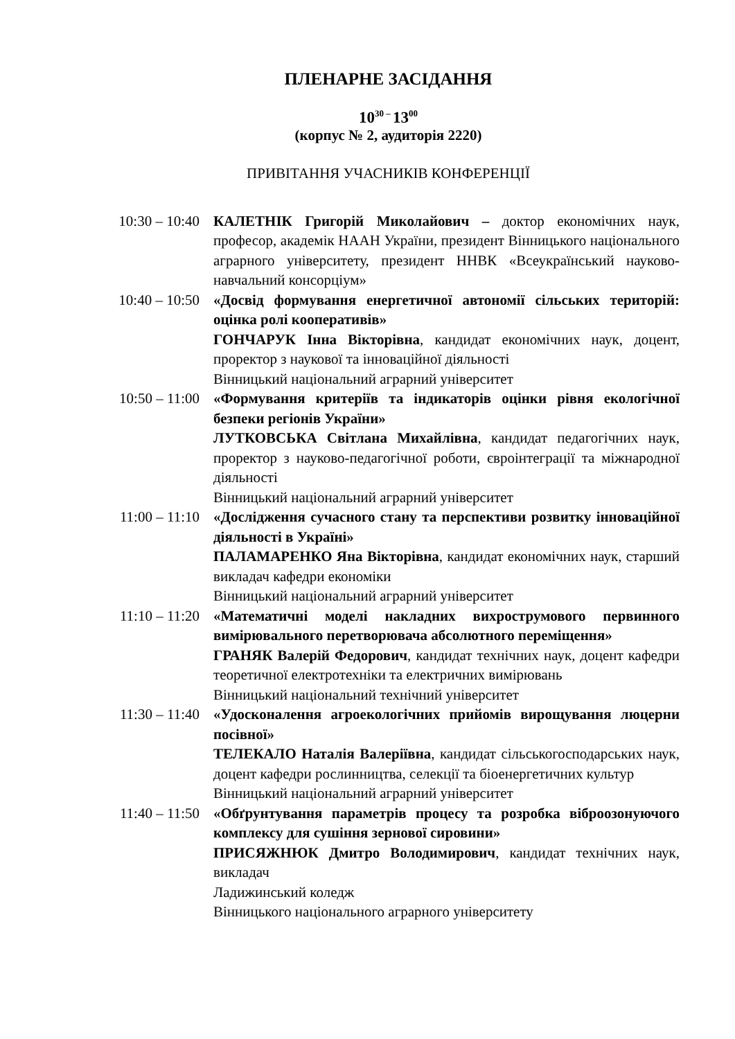ПЛЕНАРНЕ ЗАСІДАННЯ
10<sup>30 –</sup>13<sup>00</sup>
(корпус № 2, аудиторія 2220)
ПРИВІТАННЯ УЧАСНИКІВ КОНФЕРЕНЦІЇ
10:30 – 10:40 КАЛЕТНІК Григорій Миколайович – доктор економічних наук, професор, академік НААН України, президент Вінницького національного аграрного університету, президент ННВК «Всеукраїнський науково-навчальний консорціум»
10:40 – 10:50 «Досвід формування енергетичної автономії сільських територій: оцінка ролі кооперативів»
ГОНЧАРУК Інна Вікторівна, кандидат економічних наук, доцент, проректор з наукової та інноваційної діяльності
Вінницький національний аграрний університет
10:50 – 11:00 «Формування критеріїв та індикаторів оцінки рівня екологічної безпеки регіонів України»
ЛУТКОВСЬКА Світлана Михайлівна, кандидат педагогічних наук, проректор з науково-педагогічної роботи, євроінтеграції та міжнародної діяльності
Вінницький національний аграрний університет
11:00 – 11:10 «Дослідження сучасного стану та перспективи розвитку інноваційної діяльності в Україні»
ПАЛАМАРЕНКО Яна Вікторівна, кандидат економічних наук, старший викладач кафедри економіки
Вінницький національний аграрний університет
11:10 – 11:20 «Математичні моделі накладних вихрострумового первинного вимірювального перетворювача абсолютного переміщення»
ГРАНЯК Валерій Федорович, кандидат технічних наук, доцент кафедри теоретичної електротехніки та електричних вимірювань
Вінницький національний технічний університет
11:30 – 11:40 «Удосконалення агроекологічних прийомів вирощування люцерни посівної»
ТЕЛЕКАЛО Наталія Валеріївна, кандидат сільськогосподарських наук, доцент кафедри рослинництва, селекції та біоенергетичних культур
Вінницький національний аграрний університет
11:40 – 11:50 «Обґрунтування параметрів процесу та розробка віброозонуючого комплексу для сушіння зернової сировини»
ПРИСЯЖНЮК Дмитро Володимирович, кандидат технічних наук, викладач
Ладижинський коледж
Вінницького національного аграрного університету